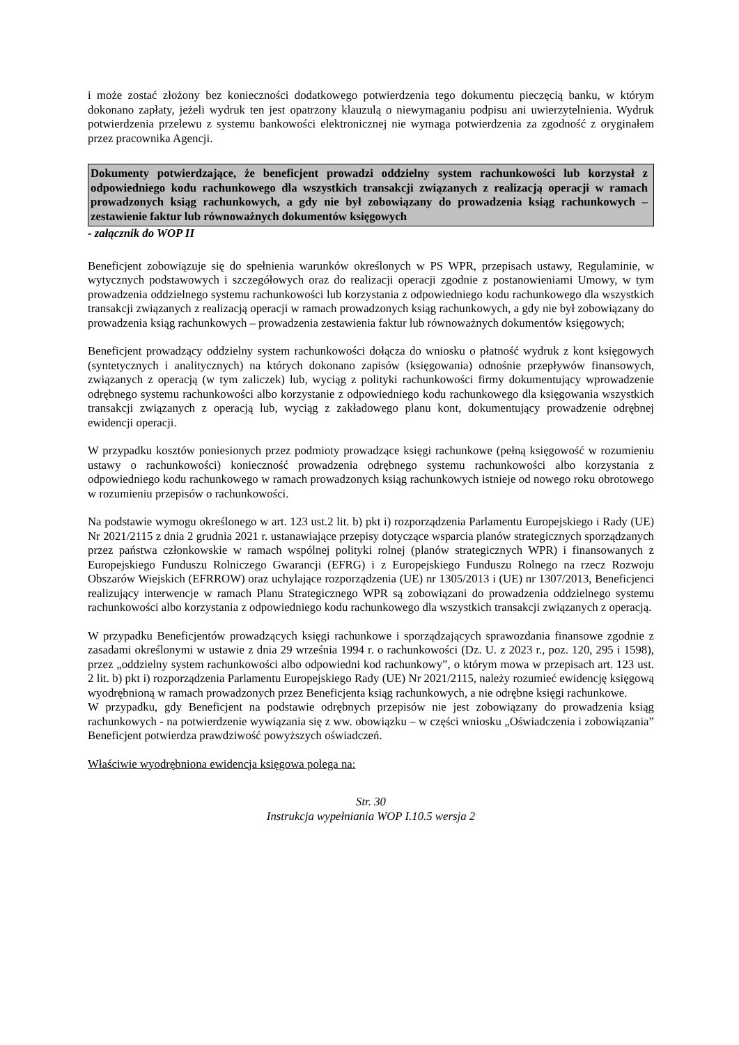i może zostać złożony bez konieczności dodatkowego potwierdzenia tego dokumentu pieczęcią banku, w którym dokonano zapłaty, jeżeli wydruk ten jest opatrzony klauzulą o niewymaganiu podpisu ani uwierzytelnienia. Wydruk potwierdzenia przelewu z systemu bankowości elektronicznej nie wymaga potwierdzenia za zgodność z oryginałem przez pracownika Agencji.
Dokumenty potwierdzające, że beneficjent prowadzi oddzielny system rachunkowości lub korzystał z odpowiedniego kodu rachunkowego dla wszystkich transakcji związanych z realizacją operacji w ramach prowadzonych ksiąg rachunkowych, a gdy nie był zobowiązany do prowadzenia ksiąg rachunkowych – zestawienie faktur lub równoważnych dokumentów księgowych
- załącznik do WOP II
Beneficjent zobowiązuje się do spełnienia warunków określonych w PS WPR, przepisach ustawy, Regulaminie, w wytycznych podstawowych i szczegółowych oraz do realizacji operacji zgodnie z postanowieniami Umowy, w tym prowadzenia oddzielnego systemu rachunkowości lub korzystania z odpowiedniego kodu rachunkowego dla wszystkich transakcji związanych z realizacją operacji w ramach prowadzonych ksiąg rachunkowych, a gdy nie był zobowiązany do prowadzenia ksiąg rachunkowych – prowadzenia zestawienia faktur lub równoważnych dokumentów księgowych;
Beneficjent prowadzący oddzielny system rachunkowości dołącza do wniosku o płatność wydruk z kont księgowych (syntetycznych i analitycznych) na których dokonano zapisów (księgowania) odnośnie przepływów finansowych, związanych z operacją (w tym zaliczek) lub, wyciąg z polityki rachunkowości firmy dokumentujący wprowadzenie odrębnego systemu rachunkowości albo korzystanie z odpowiedniego kodu rachunkowego dla księgowania wszystkich transakcji związanych z operacją lub, wyciąg z zakładowego planu kont, dokumentujący prowadzenie odrębnej ewidencji operacji.
W przypadku kosztów poniesionych przez podmioty prowadzące księgi rachunkowe (pełną księgowość w rozumieniu ustawy o rachunkowości) konieczność prowadzenia odrębnego systemu rachunkowości albo korzystania z odpowiedniego kodu rachunkowego w ramach prowadzonych ksiąg rachunkowych istnieje od nowego roku obrotowego w rozumieniu przepisów o rachunkowości.
Na podstawie wymogu określonego w art. 123 ust.2 lit. b) pkt i) rozporządzenia Parlamentu Europejskiego i Rady (UE) Nr 2021/2115 z dnia 2 grudnia 2021 r. ustanawiające przepisy dotyczące wsparcia planów strategicznych sporządzanych przez państwa członkowskie w ramach wspólnej polityki rolnej (planów strategicznych WPR) i finansowanych z Europejskiego Funduszu Rolniczego Gwarancji (EFRG) i z Europejskiego Funduszu Rolnego na rzecz Rozwoju Obszarów Wiejskich (EFRROW) oraz uchylające rozporządzenia (UE) nr 1305/2013 i (UE) nr 1307/2013, Beneficjenci realizujący interwencje w ramach Planu Strategicznego WPR są zobowiązani do prowadzenia oddzielnego systemu rachunkowości albo korzystania z odpowiedniego kodu rachunkowego dla wszystkich transakcji związanych z operacją.
W przypadku Beneficjentów prowadzących księgi rachunkowe i sporządzających sprawozdania finansowe zgodnie z zasadami określonymi w ustawie z dnia 29 września 1994 r. o rachunkowości (Dz. U. z 2023 r., poz. 120, 295 i 1598), przez „oddzielny system rachunkowości albo odpowiedni kod rachunkowy”, o którym mowa w przepisach art. 123 ust. 2 lit. b) pkt i) rozporządzenia Parlamentu Europejskiego Rady (UE) Nr 2021/2115, należy rozumieć ewidencję księgową wyodrębnioną w ramach prowadzonych przez Beneficjenta ksiąg rachunkowych, a nie odrębne księgi rachunkowe.
W przypadku, gdy Beneficjent na podstawie odrębnych przepisów nie jest zobowiązany do prowadzenia ksiąg rachunkowych - na potwierdzenie wywiązania się z ww. obowiązku – w części wniosku „Oświadczenia i zobowiązania” Beneficjent potwierdza prawdziwość powyższych oświadczeń.
Właściwie wyodrębniona ewidencja księgowa polega na:
Str. 30
Instrukcja wypełniania WOP I.10.5 wersja 2